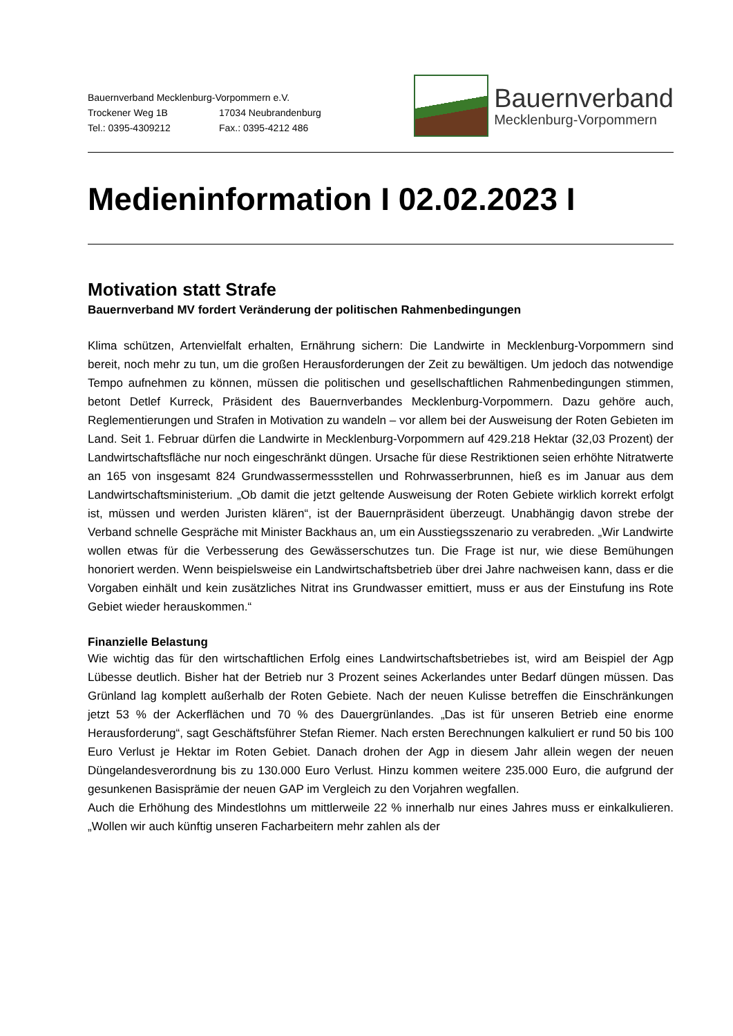Bauernverband Mecklenburg-Vorpommern e.V.
Trockener Weg 1B 17034 Neubrandenburg
Tel.: 0395-4309212 Fax.: 0395-4212 486
Bauernverband
Mecklenburg-Vorpommern
Medieninformation I 02.02.2023 I
Motivation statt Strafe
Bauernverband MV fordert Veränderung der politischen Rahmenbedingungen
Klima schützen, Artenvielfalt erhalten, Ernährung sichern: Die Landwirte in Mecklenburg-Vorpommern sind bereit, noch mehr zu tun, um die großen Herausforderungen der Zeit zu bewältigen. Um jedoch das notwendige Tempo aufnehmen zu können, müssen die politischen und gesellschaftlichen Rahmenbedingungen stimmen, betont Detlef Kurreck, Präsident des Bauernverbandes Mecklenburg-Vorpommern. Dazu gehöre auch, Reglementierungen und Strafen in Motivation zu wandeln – vor allem bei der Ausweisung der Roten Gebieten im Land. Seit 1. Februar dürfen die Landwirte in Mecklenburg-Vorpommern auf 429.218 Hektar (32,03 Prozent) der Landwirtschaftsfläche nur noch eingeschränkt düngen. Ursache für diese Restriktionen seien erhöhte Nitratwerte an 165 von insgesamt 824 Grundwassermessstellen und Rohrwasserbrunnen, hieß es im Januar aus dem Landwirtschaftsministerium. „Ob damit die jetzt geltende Ausweisung der Roten Gebiete wirklich korrekt erfolgt ist, müssen und werden Juristen klären“, ist der Bauernpräsident überzeugt. Unabhängig davon strebe der Verband schnelle Gespräche mit Minister Backhaus an, um ein Ausstiegsszenario zu verabreden. „Wir Landwirte wollen etwas für die Verbesserung des Gewässerschutzes tun. Die Frage ist nur, wie diese Bemühungen honoriert werden. Wenn beispielsweise ein Landwirtschaftsbetrieb über drei Jahre nachweisen kann, dass er die Vorgaben einhält und kein zusätzliches Nitrat ins Grundwasser emittiert, muss er aus der Einstufung ins Rote Gebiet wieder herauskommen.“
Finanzielle Belastung
Wie wichtig das für den wirtschaftlichen Erfolg eines Landwirtschaftsbetriebes ist, wird am Beispiel der Agp Lübesse deutlich. Bisher hat der Betrieb nur 3 Prozent seines Ackerlandes unter Bedarf düngen müssen. Das Grünland lag komplett außerhalb der Roten Gebiete. Nach der neuen Kulisse betreffen die Einschränkungen jetzt 53 % der Ackerflächen und 70 % des Dauergrünlandes. „Das ist für unseren Betrieb eine enorme Herausforderung“, sagt Geschäftsführer Stefan Riemer. Nach ersten Berechnungen kalkuliert er rund 50 bis 100 Euro Verlust je Hektar im Roten Gebiet. Danach drohen der Agp in diesem Jahr allein wegen der neuen Düngelandesverordnung bis zu 130.000 Euro Verlust. Hinzu kommen weitere 235.000 Euro, die aufgrund der gesunkenen Basisprämie der neuen GAP im Vergleich zu den Vorjahren wegfallen.
Auch die Erhöhung des Mindestlohns um mittlerweile 22 % innerhalb nur eines Jahres muss er einkalkulieren. „Wollen wir auch künftig unseren Facharbeitern mehr zahlen als der